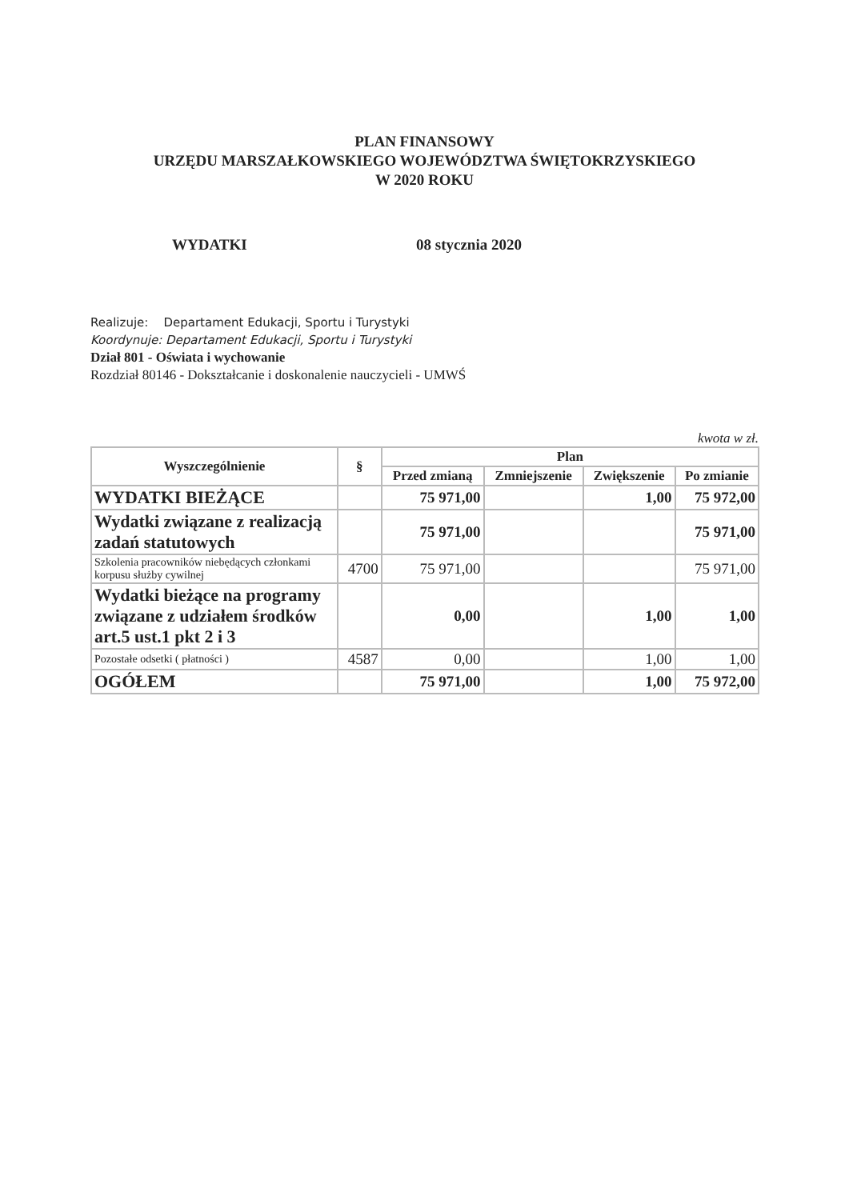PLAN FINANSOWY
URZĘDU MARSZAŁKOWSKIEGO WOJEWÓDZTWA ŚWIĘTOKRZYSKIEGO
W 2020 ROKU
WYDATKI 08 stycznia 2020
Realizuje: Departament Edukacji, Sportu i Turystyki
Koordynuje: Departament Edukacji, Sportu i Turystyki
Dział 801 - Oświata i wychowanie
Rozdział 80146 - Dokształcanie i doskonalenie nauczycieli - UMWŚ
kwota w zł.
| Wyszczególnienie | § | Plan | | | |
| --- | --- | --- | --- | --- | --- |
| | | Przed zmianą | Zmniejszenie | Zwiększenie | Po zmianie |
| WYDATKI BIEŻĄCE | | 75 971,00 | | 1,00 | 75 972,00 |
| Wydatki związane z realizacją zadań statutowych | | 75 971,00 | | | 75 971,00 |
| Szkolenia pracowników niebędących członkami korpusu służby cywilnej | 4700 | 75 971,00 | | | 75 971,00 |
| Wydatki bieżące na programy związane z udziałem środków art.5 ust.1 pkt 2 i 3 | | 0,00 | | 1,00 | 1,00 |
| Pozostałe odsetki ( płatności ) | 4587 | 0,00 | | 1,00 | 1,00 |
| OGÓŁEM | | 75 971,00 | | 1,00 | 75 972,00 |